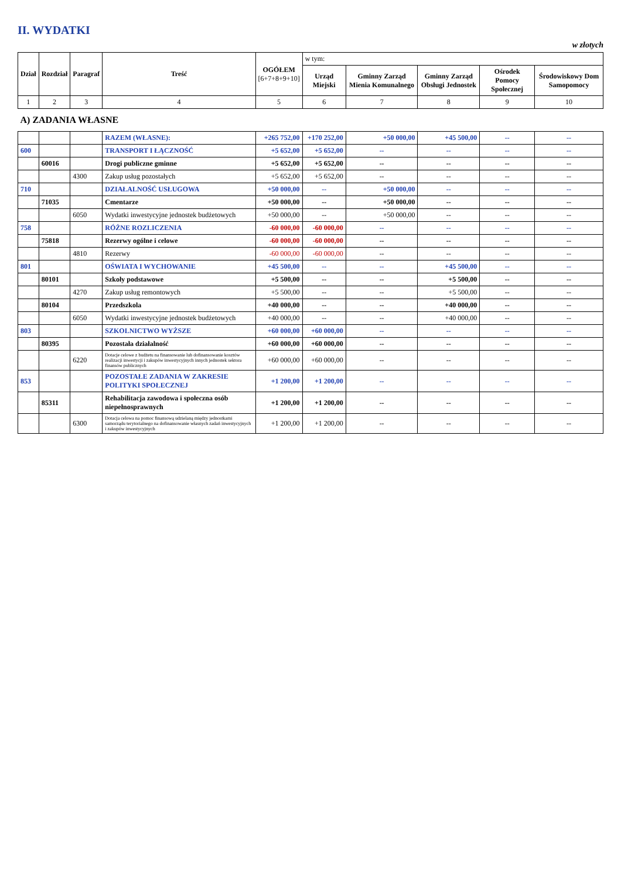II. WYDATKI
w złotych
| Dział | Rozdział | Paragraf | Treść | OGÓŁEM [6+7+8+9+10] | w tym: | | | | |
| --- | --- | --- | --- | --- | --- | --- | --- | --- | --- |
| | | | | | Urząd Miejski | Gminny Zarząd Mienia Komunalnego | Gminny Zarząd Obsługi Jednostek | Ośrodek Pomocy Społecznej | Środowiskowy Dom Samopomocy |
| 1 | 2 | 3 | 4 | 5 | 6 | 7 | 8 | 9 | 10 |
| A) ZADANIA WŁASNE | | | | | | | | | |
| | | | RAZEM (WŁASNE): | +265 752,00 | +170 252,00 | +50 000,00 | +45 500,00 | -- | -- |
| 600 | | | TRANSPORT I ŁĄCZNOŚĆ | +5 652,00 | +5 652,00 | -- | -- | -- | -- |
| | 60016 | | Drogi publiczne gminne | +5 652,00 | +5 652,00 | -- | -- | -- | -- |
| | | 4300 | Zakup usług pozostałych | +5 652,00 | +5 652,00 | -- | -- | -- | -- |
| 710 | | | DZIAŁALNOŚĆ USŁUGOWA | +50 000,00 | -- | +50 000,00 | -- | -- | -- |
| | 71035 | | Cmentarze | +50 000,00 | -- | +50 000,00 | -- | -- | -- |
| | | 6050 | Wydatki inwestycyjne jednostek budżetowych | +50 000,00 | -- | +50 000,00 | -- | -- | -- |
| 758 | | | RÓŻNE ROZLICZENIA | -60 000,00 | -60 000,00 | -- | -- | -- | -- |
| | 75818 | | Rezerwy ogólne i celowe | -60 000,00 | -60 000,00 | -- | -- | -- | -- |
| | | 4810 | Rezerwy | -60 000,00 | -60 000,00 | -- | -- | -- | -- |
| 801 | | | OŚWIATA I WYCHOWANIE | +45 500,00 | -- | -- | +45 500,00 | -- | -- |
| | 80101 | | Szkoły podstawowe | +5 500,00 | -- | -- | +5 500,00 | -- | -- |
| | | 4270 | Zakup usług remontowych | +5 500,00 | -- | -- | +5 500,00 | -- | -- |
| | 80104 | | Przedszkola | +40 000,00 | -- | -- | +40 000,00 | -- | -- |
| | | 6050 | Wydatki inwestycyjne jednostek budżetowych | +40 000,00 | -- | -- | +40 000,00 | -- | -- |
| 803 | | | SZKOLNICTWO WYŻSZE | +60 000,00 | +60 000,00 | -- | -- | -- | -- |
| | 80395 | | Pozostała działalność | +60 000,00 | +60 000,00 | -- | -- | -- | -- |
| | | 6220 | Dotacje celowe z budżetu na finansowanie lub dofinansowanie kosztów realizacji inwestycji i zakupów inwestycyjnych innych jednostek sektora finansów publicznych | +60 000,00 | +60 000,00 | -- | -- | -- | -- |
| 853 | | | POZOSTAŁE ZADANIA W ZAKRESIE POLITYKI SPOŁECZNEJ | +1 200,00 | +1 200,00 | -- | -- | -- | -- |
| | 85311 | | Rehabilitacja zawodowa i społeczna osób niepełnosprawnych | +1 200,00 | +1 200,00 | -- | -- | -- | -- |
| | | 6300 | Dotacja celowa na pomoc finansową udzielaną między jednostkami samorządu terytorialnego na dofinansowanie własnych zadań inwestycyjnych i zakupów inwestycyjnych | +1 200,00 | +1 200,00 | -- | -- | -- | -- |